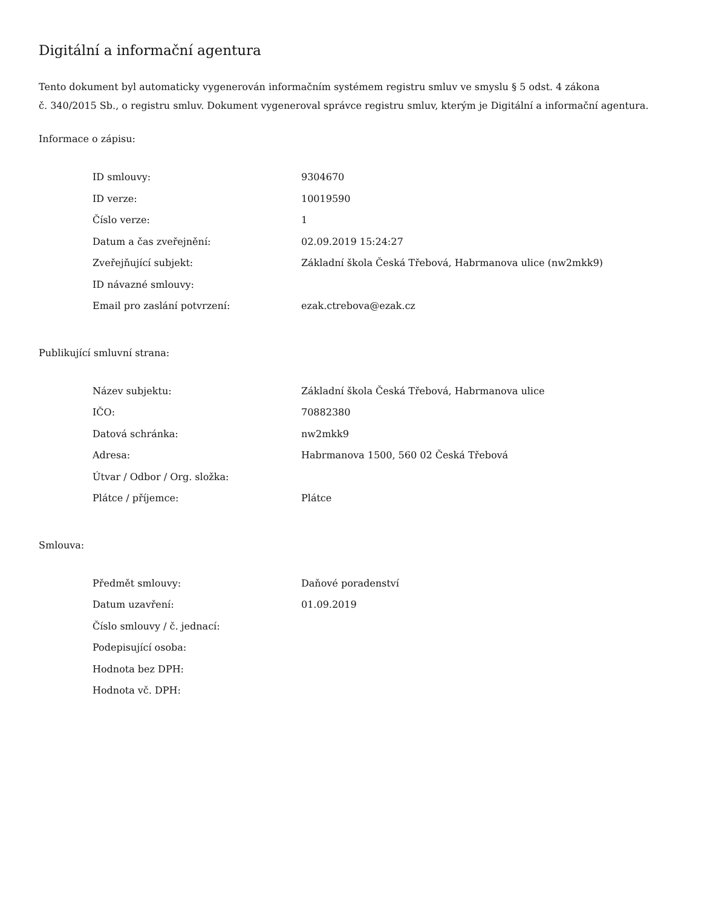Digitální a informační agentura
Tento dokument byl automaticky vygenerován informačním systémem registru smluv ve smyslu § 5 odst. 4 zákona
č. 340/2015 Sb., o registru smluv. Dokument vygeneroval správce registru smluv, kterým je Digitální a informační agentura.
Informace o zápisu:
| ID smlouvy: | 9304670 |
| ID verze: | 10019590 |
| Číslo verze: | 1 |
| Datum a čas zveřejnění: | 02.09.2019 15:24:27 |
| Zveřejňující subjekt: | Základní škola Česká Třebová, Habrmanova ulice (nw2mkk9) |
| ID návazné smlouvy: | |
| Email pro zaslání potvrzení: | ezak.ctrebova@ezak.cz |
Publikující smluvní strana:
| Název subjektu: | Základní škola Česká Třebová, Habrmanova ulice |
| IČO: | 70882380 |
| Datová schránka: | nw2mkk9 |
| Adresa: | Habrmanova 1500, 560 02 Česká Třebová |
| Útvar / Odbor / Org. složka: | |
| Plátce / příjemce: | Plátce |
Smlouva:
| Předmět smlouvy: | Daňové poradenství |
| Datum uzavření: | 01.09.2019 |
| Číslo smlouvy / č. jednací: | |
| Podepisující osoba: | |
| Hodnota bez DPH: | |
| Hodnota vč. DPH: | |